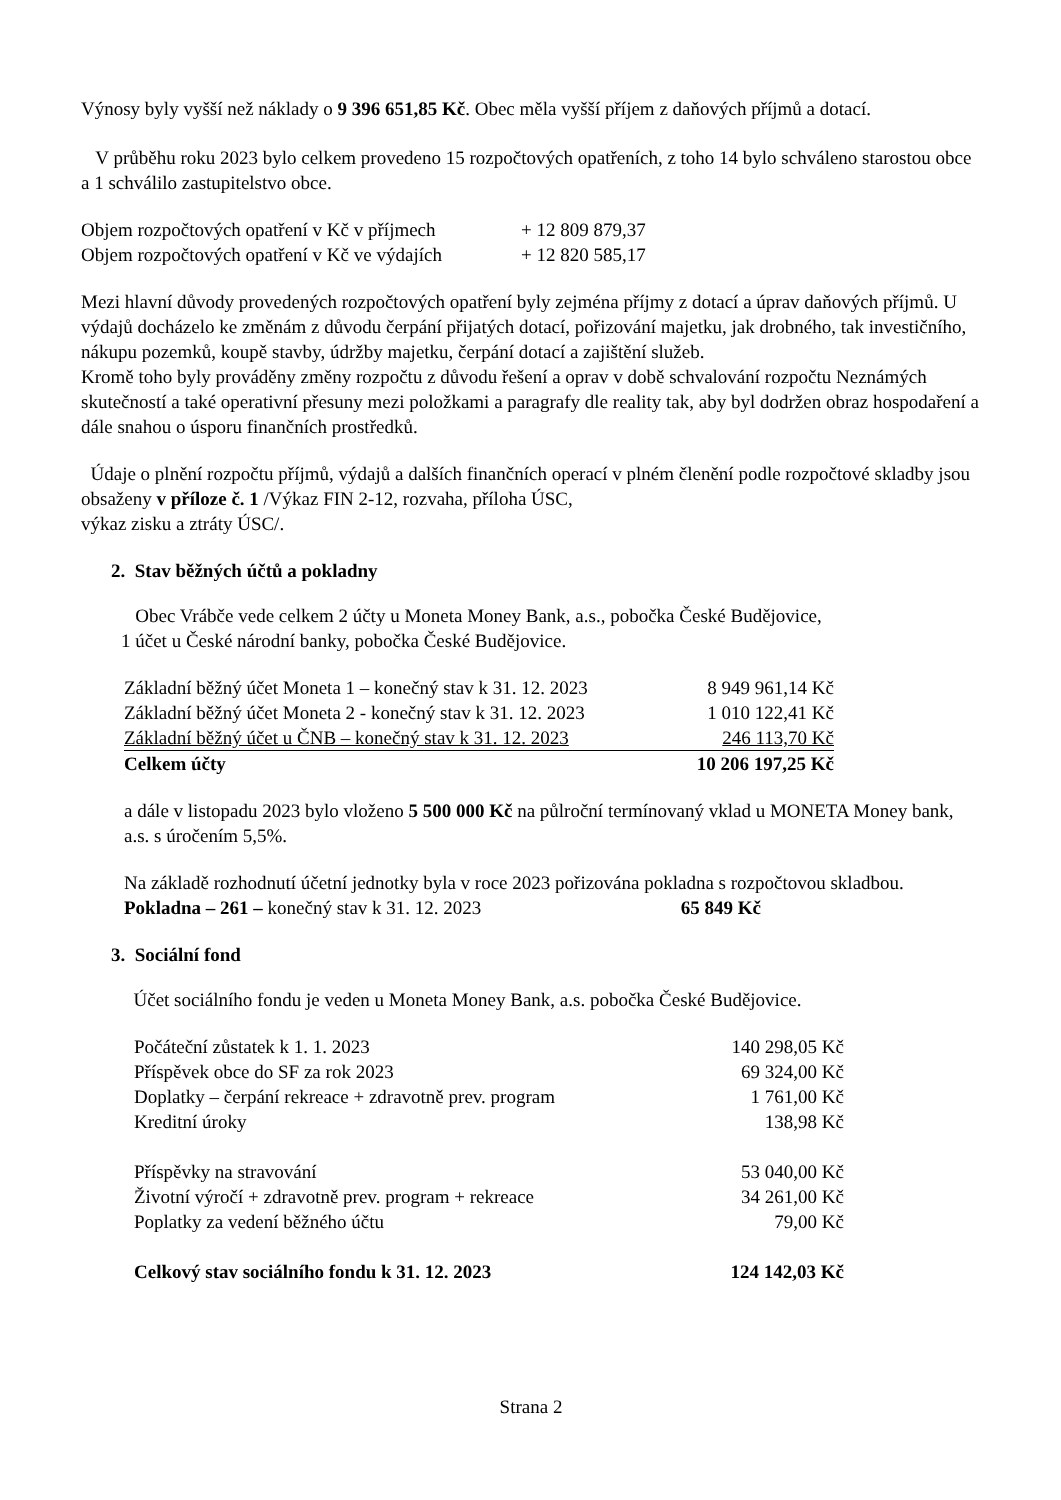Výnosy byly vyšší než náklady o 9 396 651,85 Kč. Obec měla vyšší příjem z daňových příjmů a dotací.
V průběhu roku 2023 bylo celkem provedeno 15 rozpočtových opatřeních, z toho 14 bylo schváleno starostou obce a 1 schválilo zastupitelstvo obce.
| Objem rozpočtových opatření v Kč v příjmech | + 12 809 879,37 |
| Objem rozpočtových opatření v Kč ve výdajích | + 12 820 585,17 |
Mezi hlavní důvody provedených rozpočtových opatření byly zejména příjmy z dotací a úprav daňových příjmů. U výdajů docházelo ke změnám z důvodu čerpání přijatých dotací, pořizování majetku, jak drobného, tak investičního, nákupu pozemků, koupě stavby, údržby majetku, čerpání dotací a zajištění služeb.
Kromě toho byly prováděny změny rozpočtu z důvodu řešení a oprav v době schvalování rozpočtu Neznámých skutečností a také operativní přesuny mezi položkami a paragrafy dle reality tak, aby byl dodržen obraz hospodaření a dále snahou o úsporu finančních prostředků.
Údaje o plnění rozpočtu příjmů, výdajů a dalších finančních operací v plném členění podle rozpočtové skladby jsou obsaženy v příloze č. 1 /Výkaz FIN 2-12, rozvaha, příloha ÚSC,
výkaz zisku a ztráty ÚSC/.
2. Stav běžných účtů a pokladny
Obec Vrábče vede celkem 2 účty u Moneta Money Bank, a.s., pobočka České Budějovice,
1 účet u České národní banky, pobočka České Budějovice.
| Základní běžný účet Moneta 1 – konečný stav k 31. 12. 2023 | 8 949 961,14 Kč |
| Základní běžný účet Moneta 2 - konečný stav k 31. 12. 2023 | 1 010 122,41 Kč |
| Základní běžný účet u ČNB – konečný stav k 31. 12. 2023 | 246 113,70 Kč |
| Celkem účty | 10 206 197,25 Kč |
a dále v listopadu 2023 bylo vloženo 5 500 000 Kč na půlroční termínovaný vklad u MONETA Money bank, a.s. s úročením 5,5%.
Na základě rozhodnutí účetní jednotky byla v roce 2023 pořizována pokladna s rozpočtovou skladbou.
Pokladna – 261 – konečný stav k 31. 12. 2023 65 849 Kč
3. Sociální fond
Účet sociálního fondu je veden u Moneta Money Bank, a.s. pobočka České Budějovice.
| Počáteční zůstatek k 1. 1. 2023 | 140 298,05 Kč |
| Příspěvek obce do SF za rok 2023 | 69 324,00 Kč |
| Doplatky – čerpání rekreace + zdravotně prev. program | 1 761,00 Kč |
| Kreditní úroky | 138,98 Kč |
| Příspěvky na stravování | 53 040,00 Kč |
| Životní výročí + zdravotně prev. program + rekreace | 34 261,00 Kč |
| Poplatky za vedení běžného účtu | 79,00 Kč |
| Celkový stav sociálního fondu k 31. 12. 2023 | 124 142,03 Kč |
Strana 2